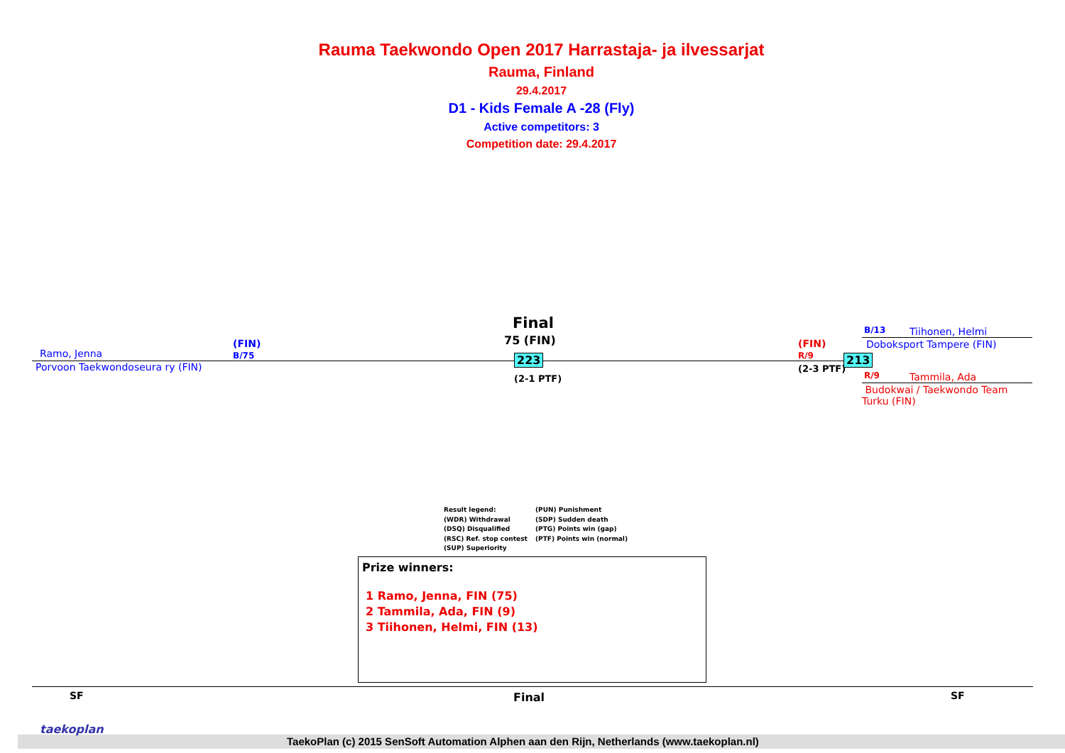Rauma Taekwondo Open 2017 Harrastaja- ja ilvessarjat
Rauma, Finland
29.4.2017
D1 - Kids Female A -28 (Fly)
Active competitors: 3
Competition date: 29.4.2017
Ramo, Jenna
(FIN)
B/75
Porvoon Taekwondoseura ry (FIN)
Final
75 (FIN)
223
(2-1 PTF)
(FIN)
R/9
(2-3 PTF)
213
B/13 Tiihonen, Helmi
Doboksport Tampere (FIN)
R/9 Tammila, Ada
Budokwai / Taekwondo Team Turku (FIN)
Result legend:
(WDR) Withdrawal
(DSQ) Disqualified
(RSC) Ref. stop contest
(SUP) Superiority
(PUN) Punishment
(SDP) Sudden death
(PTG) Points win (gap)
(PTF) Points win (normal)
Prize winners:
1 Ramo, Jenna, FIN (75)
2 Tammila, Ada, FIN (9)
3 Tiihonen, Helmi, FIN (13)
SF Final SF
taekoplan
TaekoPlan (c) 2015 SenSoft Automation Alphen aan den Rijn, Netherlands (www.taekoplan.nl)